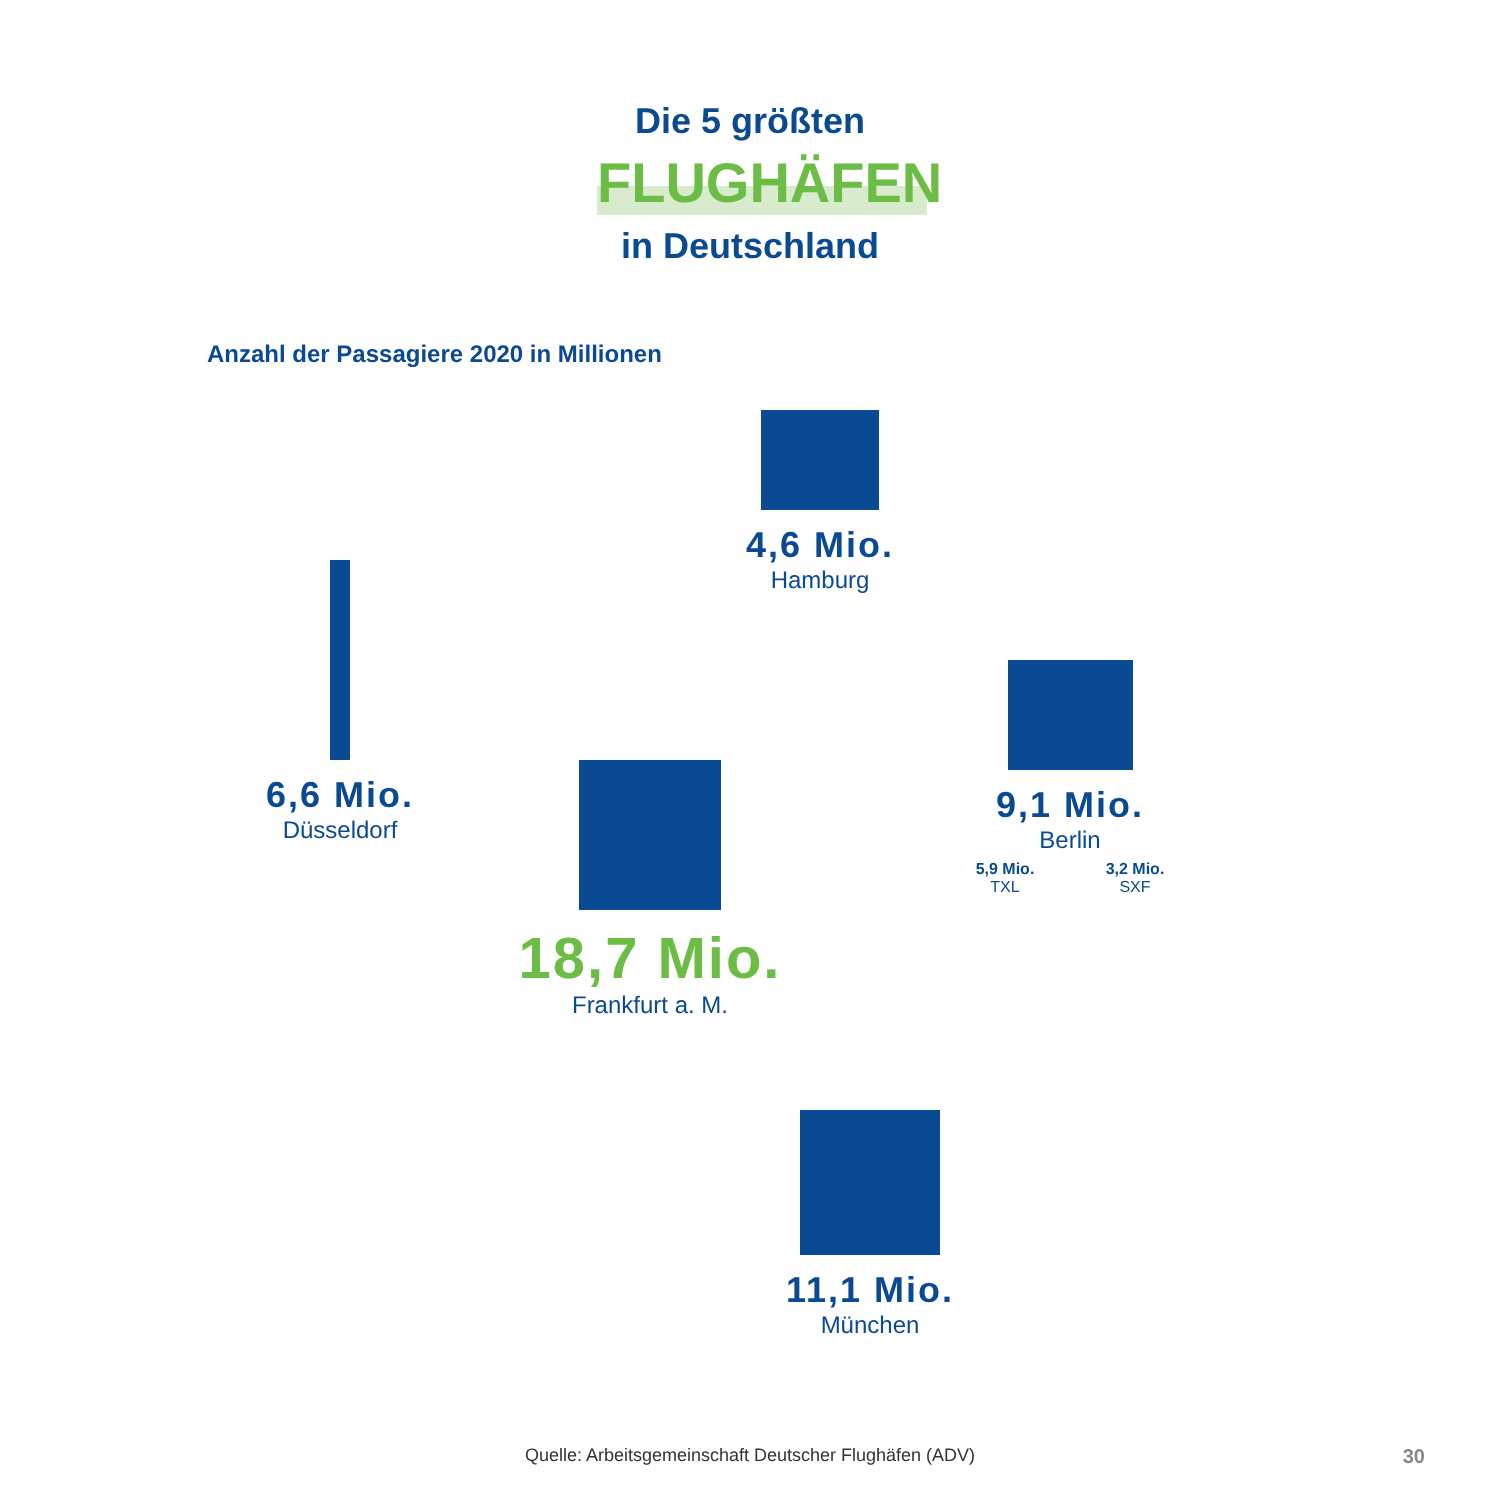Die 5 größten
FLUGHÄFEN
in Deutschland
Anzahl der Passagiere 2020 in Millionen
4,6 Mio.
Hamburg
6,6 Mio.
Düsseldorf
9,1 Mio.
Berlin
5,9 Mio.
TXL
3,2 Mio.
SXF
18,7 Mio.
Frankfurt a. M.
11,1 Mio.
München
Quelle: Arbeitsgemeinschaft Deutscher Flughäfen (ADV) 30